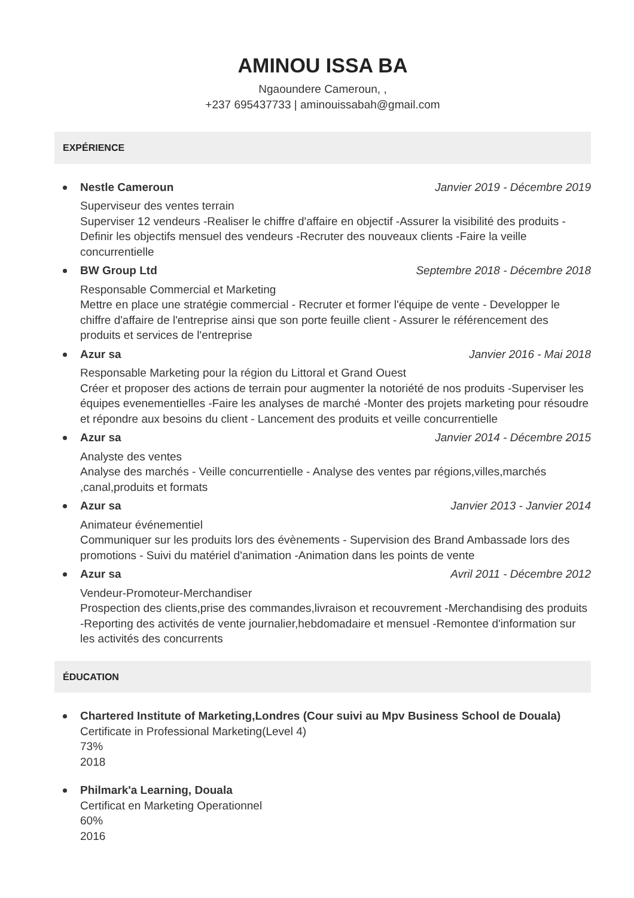AMINOU ISSA BA
Ngaoundere Cameroun, ,
+237 695437733 | aminouissabah@gmail.com
EXPÉRIENCE
Nestle Cameroun Janvier 2019 - Décembre 2019
Superviseur des ventes terrain
Superviser 12 vendeurs -Realiser le chiffre d'affaire en objectif -Assurer la visibilité des produits -Definir les objectifs mensuel des vendeurs -Recruter des nouveaux clients -Faire la veille concurrentielle
BW Group Ltd Septembre 2018 - Décembre 2018
Responsable Commercial et Marketing
Mettre en place une stratégie commercial - Recruter et former l'équipe de vente - Developper le chiffre d'affaire de l'entreprise ainsi que son porte feuille client - Assurer le référencement des produits et services de l'entreprise
Azur sa Janvier 2016 - Mai 2018
Responsable Marketing pour la région du Littoral et Grand Ouest
Créer et proposer des actions de terrain pour augmenter la notoriété de nos produits -Superviser les équipes evenementielles -Faire les analyses de marché -Monter des projets marketing pour résoudre et répondre aux besoins du client - Lancement des produits et veille concurrentielle
Azur sa Janvier 2014 - Décembre 2015
Analyste des ventes
Analyse des marchés - Veille concurrentielle - Analyse des ventes par régions,villes,marchés ,canal,produits et formats
Azur sa Janvier 2013 - Janvier 2014
Animateur événementiel
Communiquer sur les produits lors des évènements - Supervision des Brand Ambassade lors des promotions - Suivi du matériel d'animation -Animation dans les points de vente
Azur sa Avril 2011 - Décembre 2012
Vendeur-Promoteur-Merchandiser
Prospection des clients,prise des commandes,livraison et recouvrement -Merchandising des produits -Reporting des activités de vente journalier,hebdomadaire et mensuel -Remontee d'information sur les activités des concurrents
ÉDUCATION
Chartered Institute of Marketing,Londres (Cour suivi au Mpv Business School de Douala)
Certificate in Professional Marketing(Level 4)
73%
2018
Philmark'a Learning, Douala
Certificat en Marketing Operationnel
60%
2016